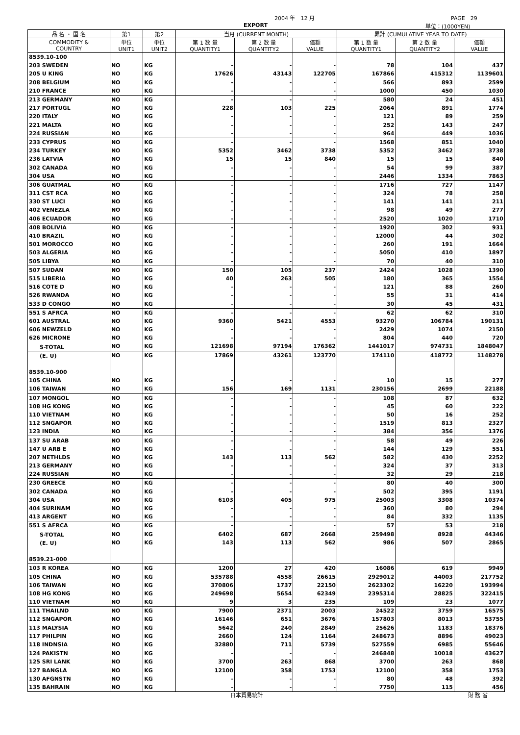2004 年　12 月 PAGE　29
EXPORT 単位：(1000YEN)
| 品 名 ・ 国 名 | 第1 | 第2 | 当月 (CURRENT MONTH) | | | 累計 (CUMULATIVE YEAR TO DATE) | | |
| --- | --- | --- | --- | --- | --- | --- | --- | --- |
| COMMODITY & COUNTRY | 単位 UNIT1 | 単位 UNIT2 | 第 1 数 量 QUANTITY1 | 第 2 数 量 QUANTITY2 | 価額 VALUE | 第 1 数 量 QUANTITY1 | 第 2 数 量 QUANTITY2 | 価額 VALUE |
| 8539.10-100 | | | | | | | | |
| 203 SWEDEN | NO | KG | - | - | - | 78 | 104 | 437 |
| 205 U KING | NO | KG | 17626 | 43143 | 122705 | 167866 | 415312 | 1139601 |
| 208 BELGIUM | NO | KG | - | - | - | 566 | 893 | 2599 |
| 210 FRANCE | NO | KG | - | - | - | 1000 | 450 | 1030 |
| 213 GERMANY | NO | KG | - | - | - | 580 | 24 | 451 |
| 217 PORTUGL | NO | KG | 228 | 103 | 225 | 2064 | 891 | 1774 |
| 220 ITALY | NO | KG | - | - | - | 121 | 89 | 259 |
| 221 MALTA | NO | KG | - | - | - | 252 | 143 | 247 |
| 224 RUSSIAN | NO | KG | - | - | - | 964 | 449 | 1036 |
| 233 CYPRUS | NO | KG | - | - | - | 1568 | 851 | 1040 |
| 234 TURKEY | NO | KG | 5352 | 3462 | 3738 | 5352 | 3462 | 3738 |
| 236 LATVIA | NO | KG | 15 | 15 | 840 | 15 | 15 | 840 |
| 302 CANADA | NO | KG | - | - | - | 54 | 99 | 387 |
| 304 USA | NO | KG | - | - | - | 2446 | 1334 | 7863 |
| 306 GUATMAL | NO | KG | - | - | - | 1716 | 727 | 1147 |
| 311 CST RCA | NO | KG | - | - | - | 324 | 78 | 258 |
| 330 ST LUCI | NO | KG | - | - | - | 141 | 141 | 211 |
| 402 VENEZLA | NO | KG | - | - | - | 98 | 49 | 277 |
| 406 ECUADOR | NO | KG | - | - | - | 2520 | 1020 | 1710 |
| 408 BOLIVIA | NO | KG | - | - | - | 1920 | 302 | 931 |
| 410 BRAZIL | NO | KG | - | - | - | 12000 | 44 | 302 |
| 501 MOROCCO | NO | KG | - | - | - | 260 | 191 | 1664 |
| 503 ALGERIA | NO | KG | - | - | - | 5050 | 410 | 1897 |
| 505 LIBYA | NO | KG | - | - | - | 70 | 40 | 310 |
| 507 SUDAN | NO | KG | 150 | 105 | 237 | 2424 | 1028 | 1390 |
| 515 LIBERIA | NO | KG | 40 | 263 | 505 | 180 | 365 | 1554 |
| 516 COTE D | NO | KG | - | - | - | 121 | 88 | 260 |
| 526 RWANDA | NO | KG | - | - | - | 55 | 31 | 414 |
| 533 D CONGO | NO | KG | - | - | - | 30 | 45 | 431 |
| 551 S AFRCA | NO | KG | - | - | - | 62 | 62 | 310 |
| 601 AUSTRAL | NO | KG | 9360 | 5421 | 4553 | 93270 | 106784 | 190131 |
| 606 NEWZELD | NO | KG | - | - | - | 2429 | 1074 | 2150 |
| 626 MICRONE | NO | KG | - | - | - | 804 | 440 | 720 |
| S-TOTAL | NO | KG | 121698 | 97194 | 176362 | 1441017 | 974731 | 1848047 |
| (E. U) | NO | KG | 17869 | 43261 | 123770 | 174110 | 418772 | 1148278 |
| 8539.10-900 | | | | | | | | |
| 105 CHINA | NO | KG | - | - | - | 10 | 15 | 277 |
| 106 TAIWAN | NO | KG | 156 | 169 | 1131 | 230156 | 2699 | 22188 |
| 107 MONGOL | NO | KG | - | - | - | 108 | 87 | 632 |
| 108 HG KONG | NO | KG | - | - | - | 45 | 60 | 222 |
| 110 VIETNAM | NO | KG | - | - | - | 50 | 16 | 252 |
| 112 SNGAPOR | NO | KG | - | - | - | 1519 | 813 | 2327 |
| 123 INDIA | NO | KG | - | - | - | 384 | 356 | 1376 |
| 137 SU ARAB | NO | KG | - | - | - | 58 | 49 | 226 |
| 147 U ARB E | NO | KG | - | - | - | 144 | 129 | 551 |
| 207 NETHLDS | NO | KG | 143 | 113 | 562 | 582 | 430 | 2252 |
| 213 GERMANY | NO | KG | - | - | - | 324 | 37 | 313 |
| 224 RUSSIAN | NO | KG | - | - | - | 32 | 29 | 218 |
| 230 GREECE | NO | KG | - | - | - | 80 | 40 | 300 |
| 302 CANADA | NO | KG | - | - | - | 502 | 395 | 1191 |
| 304 USA | NO | KG | 6103 | 405 | 975 | 25003 | 3308 | 10374 |
| 404 SURINAM | NO | KG | - | - | - | 360 | 80 | 294 |
| 413 ARGENT | NO | KG | - | - | - | 84 | 332 | 1135 |
| 551 S AFRCA | NO | KG | - | - | - | 57 | 53 | 218 |
| S-TOTAL | NO | KG | 6402 | 687 | 2668 | 259498 | 8928 | 44346 |
| (E. U) | NO | KG | 143 | 113 | 562 | 986 | 507 | 2865 |
| 8539.21-000 | | | | | | | | |
| 103 R KOREA | NO | KG | 1200 | 27 | 420 | 16086 | 619 | 9949 |
| 105 CHINA | NO | KG | 535788 | 4558 | 26615 | 2929012 | 44003 | 217752 |
| 106 TAIWAN | NO | KG | 370806 | 1737 | 22150 | 2623302 | 16220 | 193994 |
| 108 HG KONG | NO | KG | 249698 | 5654 | 62349 | 2395314 | 28825 | 322415 |
| 110 VIETNAM | NO | KG | 9 | 3 | 235 | 109 | 23 | 1077 |
| 111 THAILND | NO | KG | 7900 | 2371 | 2003 | 24522 | 3759 | 16575 |
| 112 SNGAPOR | NO | KG | 16146 | 651 | 3676 | 157803 | 8013 | 53755 |
| 113 MALYSIA | NO | KG | 5642 | 240 | 2849 | 25626 | 1183 | 18376 |
| 117 PHILPIN | NO | KG | 2660 | 124 | 1164 | 248673 | 8896 | 49023 |
| 118 INDNSIA | NO | KG | 32880 | 711 | 5739 | 527559 | 6985 | 55646 |
| 124 PAKISTN | NO | KG | - | - | - | 246848 | 10018 | 43627 |
| 125 SRI LANK | NO | KG | 3700 | 263 | 868 | 3700 | 263 | 868 |
| 127 BANGLA | NO | KG | 12100 | 358 | 1753 | 12100 | 358 | 1753 |
| 130 AFGNSTN | NO | KG | - | - | - | 80 | 48 | 392 |
| 135 BAHRAIN | NO | KG | - | - | - | 7750 | 115 | 456 |
日本貿易統計 財 務 省